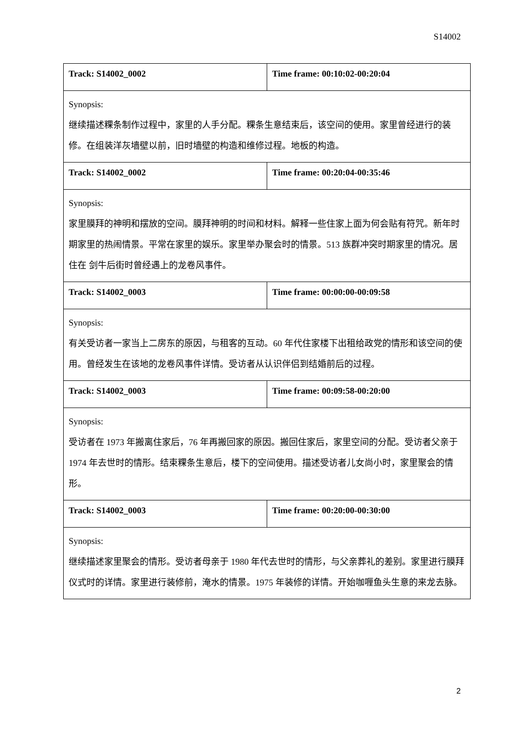S14002
| Track: S14002_0002 | Time frame: 00:10:02-00:20:04 |
| Synopsis: 继续描述粿条制作过程中，家里的人手分配。粿条生意结束后，该空间的使用。家里曾经进行的装修。在组装洋灰墙壁以前，旧时墙壁的构造和维修过程。地板的构造。 | |
| Track: S14002_0002 | Time frame: 00:20:04-00:35:46 |
| Synopsis: 家里膜拜的神明和摆放的空间。膜拜神明的时间和材料。解释一些住家上面为何会贴有符咒。新年时期家里的热闹情景。平常在家里的娱乐。家里举办聚会时的情景。513 族群冲突时期家里的情况。居住在 剑牛后街时曾经遇上的龙卷风事件。 | |
| Track: S14002_0003 | Time frame: 00:00:00-00:09:58 |
| Synopsis: 有关受访者一家当上二房东的原因，与租客的互动。60 年代住家楼下出租给政党的情形和该空间的使用。曾经发生在该地的龙卷风事件详情。受访者从认识伴侣到结婚前后的过程。 | |
| Track: S14002_0003 | Time frame: 00:09:58-00:20:00 |
| Synopsis: 受访者在 1973 年搬离住家后，76 年再搬回家的原因。搬回住家后，家里空间的分配。受访者父亲于 1974 年去世时的情形。结束粿条生意后，楼下的空间使用。描述受访者儿女尚小时，家里聚会的情形。 | |
| Track: S14002_0003 | Time frame: 00:20:00-00:30:00 |
| Synopsis: 继续描述家里聚会的情形。受访者母亲于 1980 年代去世时的情形，与父亲葬礼的差别。家里进行膜拜仪式时的详情。家里进行装修前，淹水的情景。1975 年装修的详情。开始咖喱鱼头生意的来龙去脉。 | |
2